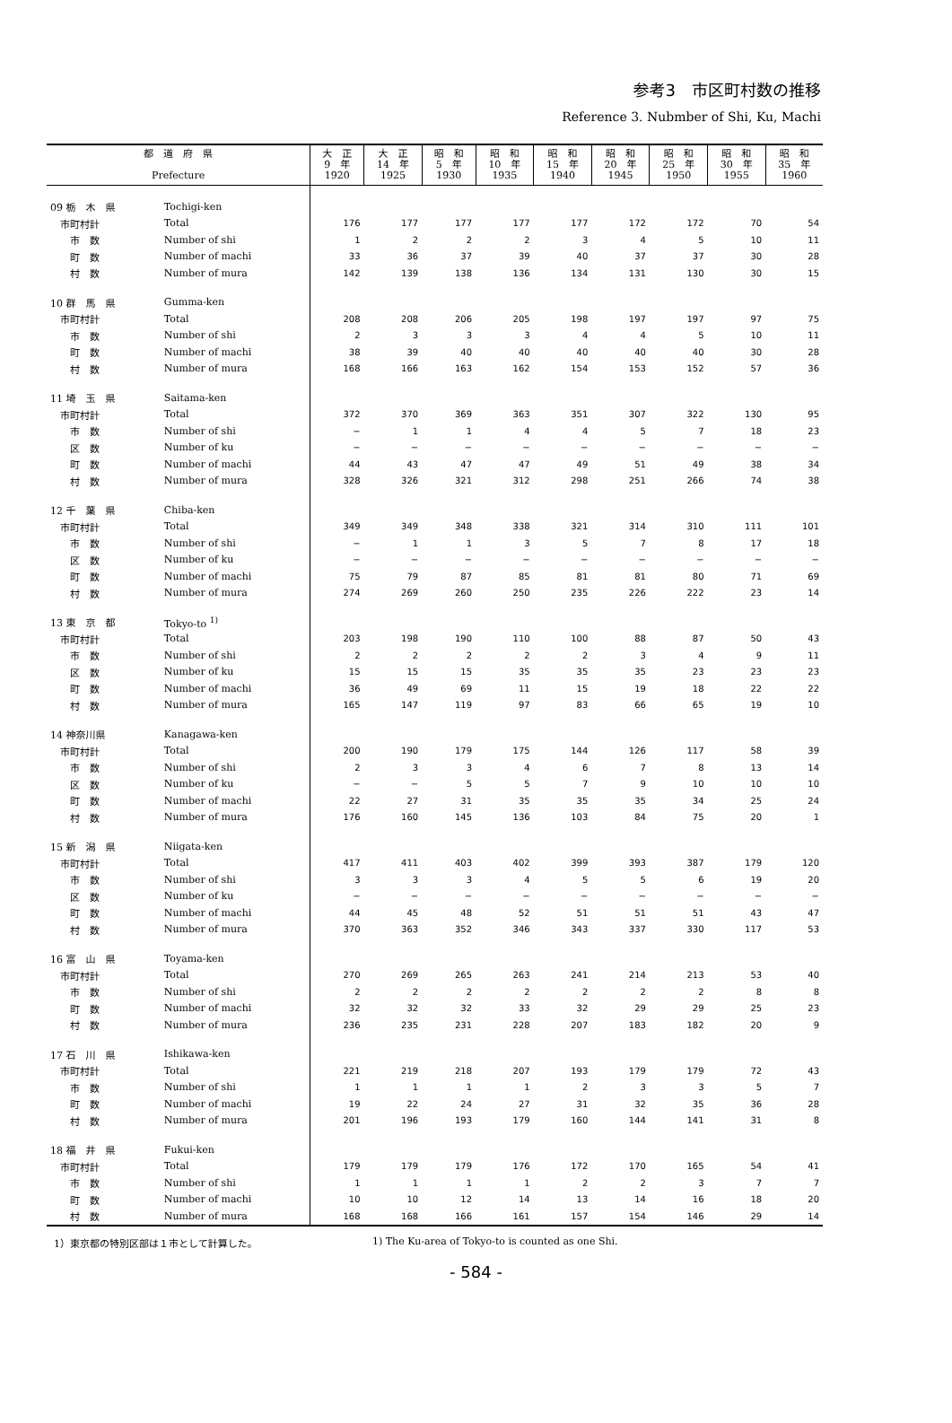参考3　市区町村数の推移
Reference 3. Nubmber of Shi, Ku, Machi
| 都 道 府 県 Prefecture | | 大 正 9 年 1920 | 大 正 14 年 1925 | 昭 和 5 年 1930 | 昭 和 10 年 1935 | 昭 和 15 年 1940 | 昭 和 20 年 1945 | 昭 和 25 年 1950 | 昭 和 30 年 1955 | 昭 和 35 年 1960 |
| --- | --- | --- | --- | --- | --- | --- | --- | --- | --- | --- |
| 09 栃 木 県 | Tochigi-ken | | | | | | | | | |
| 市町村計 | Total | 176 | 177 | 177 | 177 | 177 | 172 | 172 | 70 | 54 |
| 市 数 | Number of shi | 1 | 2 | 2 | 2 | 3 | 4 | 5 | 10 | 11 |
| 町 数 | Number of machi | 33 | 36 | 37 | 39 | 40 | 37 | 37 | 30 | 28 |
| 村 数 | Number of mura | 142 | 139 | 138 | 136 | 134 | 131 | 130 | 30 | 15 |
| 10 群 馬 県 | Gumma-ken | | | | | | | | | |
| 市町村計 | Total | 208 | 208 | 206 | 205 | 198 | 197 | 197 | 97 | 75 |
| 市 数 | Number of shi | 2 | 3 | 3 | 3 | 4 | 4 | 5 | 10 | 11 |
| 町 数 | Number of machi | 38 | 39 | 40 | 40 | 40 | 40 | 40 | 30 | 28 |
| 村 数 | Number of mura | 168 | 166 | 163 | 162 | 154 | 153 | 152 | 57 | 36 |
| 11 埼 玉 県 | Saitama-ken | | | | | | | | | |
| 市町村計 | Total | 372 | 370 | 369 | 363 | 351 | 307 | 322 | 130 | 95 |
| 市 数 | Number of shi | − | 1 | 1 | 4 | 4 | 5 | 7 | 18 | 23 |
| 区 数 | Number of ku | − | − | − | − | − | − | − | − | − |
| 町 数 | Number of machi | 44 | 43 | 47 | 47 | 49 | 51 | 49 | 38 | 34 |
| 村 数 | Number of mura | 328 | 326 | 321 | 312 | 298 | 251 | 266 | 74 | 38 |
| 12 千 葉 県 | Chiba-ken | | | | | | | | | |
| 市町村計 | Total | 349 | 349 | 348 | 338 | 321 | 314 | 310 | 111 | 101 |
| 市 数 | Number of shi | − | 1 | 1 | 3 | 5 | 7 | 8 | 17 | 18 |
| 区 数 | Number of ku | − | − | − | − | − | − | − | − | − |
| 町 数 | Number of machi | 75 | 79 | 87 | 85 | 81 | 81 | 80 | 71 | 69 |
| 村 数 | Number of mura | 274 | 269 | 260 | 250 | 235 | 226 | 222 | 23 | 14 |
| 13 東 京 都 | Tokyo-to <sup>1)</sup> | | | | | | | | | |
| 市町村計 | Total | 203 | 198 | 190 | 110 | 100 | 88 | 87 | 50 | 43 |
| 市 数 | Number of shi | 2 | 2 | 2 | 2 | 2 | 3 | 4 | 9 | 11 |
| 区 数 | Number of ku | 15 | 15 | 15 | 35 | 35 | 35 | 23 | 23 | 23 |
| 町 数 | Number of machi | 36 | 49 | 69 | 11 | 15 | 19 | 18 | 22 | 22 |
| 村 数 | Number of mura | 165 | 147 | 119 | 97 | 83 | 66 | 65 | 19 | 10 |
| 14 神奈川県 | Kanagawa-ken | | | | | | | | | |
| 市町村計 | Total | 200 | 190 | 179 | 175 | 144 | 126 | 117 | 58 | 39 |
| 市 数 | Number of shi | 2 | 3 | 3 | 4 | 6 | 7 | 8 | 13 | 14 |
| 区 数 | Number of ku | − | − | 5 | 5 | 7 | 9 | 10 | 10 | 10 |
| 町 数 | Number of machi | 22 | 27 | 31 | 35 | 35 | 35 | 34 | 25 | 24 |
| 村 数 | Number of mura | 176 | 160 | 145 | 136 | 103 | 84 | 75 | 20 | 1 |
| 15 新 潟 県 | Niigata-ken | | | | | | | | | |
| 市町村計 | Total | 417 | 411 | 403 | 402 | 399 | 393 | 387 | 179 | 120 |
| 市 数 | Number of shi | 3 | 3 | 3 | 4 | 5 | 5 | 6 | 19 | 20 |
| 区 数 | Number of ku | − | − | − | − | − | − | − | − | − |
| 町 数 | Number of machi | 44 | 45 | 48 | 52 | 51 | 51 | 51 | 43 | 47 |
| 村 数 | Number of mura | 370 | 363 | 352 | 346 | 343 | 337 | 330 | 117 | 53 |
| 16 富 山 県 | Toyama-ken | | | | | | | | | |
| 市町村計 | Total | 270 | 269 | 265 | 263 | 241 | 214 | 213 | 53 | 40 |
| 市 数 | Number of shi | 2 | 2 | 2 | 2 | 2 | 2 | 2 | 8 | 8 |
| 町 数 | Number of machi | 32 | 32 | 32 | 33 | 32 | 29 | 29 | 25 | 23 |
| 村 数 | Number of mura | 236 | 235 | 231 | 228 | 207 | 183 | 182 | 20 | 9 |
| 17 石 川 県 | Ishikawa-ken | | | | | | | | | |
| 市町村計 | Total | 221 | 219 | 218 | 207 | 193 | 179 | 179 | 72 | 43 |
| 市 数 | Number of shi | 1 | 1 | 1 | 1 | 2 | 3 | 3 | 5 | 7 |
| 町 数 | Number of machi | 19 | 22 | 24 | 27 | 31 | 32 | 35 | 36 | 28 |
| 村 数 | Number of mura | 201 | 196 | 193 | 179 | 160 | 144 | 141 | 31 | 8 |
| 18 福 井 県 | Fukui-ken | | | | | | | | | |
| 市町村計 | Total | 179 | 179 | 179 | 176 | 172 | 170 | 165 | 54 | 41 |
| 市 数 | Number of shi | 1 | 1 | 1 | 1 | 2 | 2 | 3 | 7 | 7 |
| 町 数 | Number of machi | 10 | 10 | 12 | 14 | 13 | 14 | 16 | 18 | 20 |
| 村 数 | Number of mura | 168 | 168 | 166 | 161 | 157 | 154 | 146 | 29 | 14 |
1）東京都の特別区部は１市として計算した。 1) The Ku-area of Tokyo-to is counted as one Shi.
- 584 -